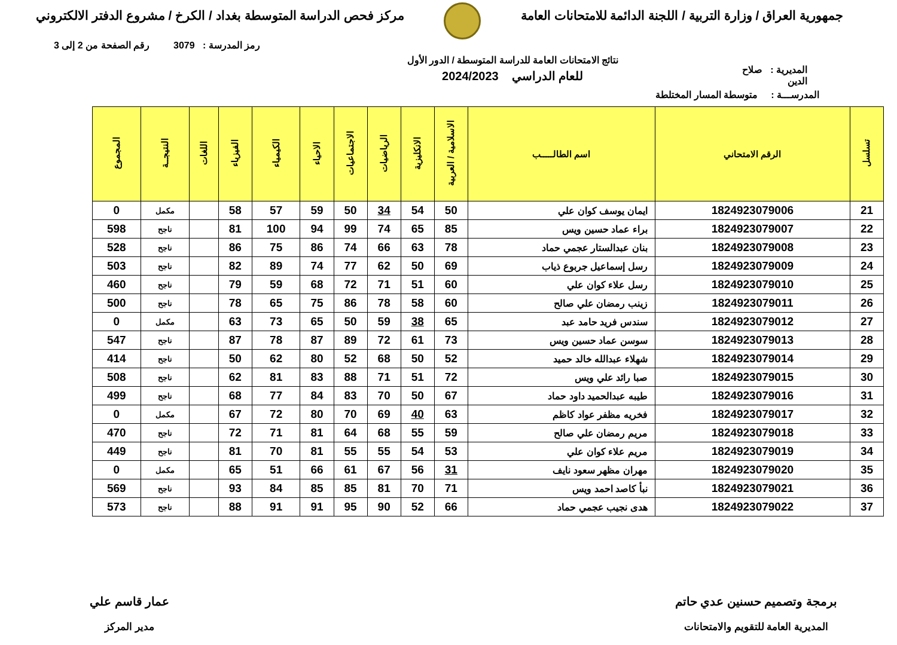جمهورية العراق / وزارة التربية / اللجنة الدائمة للامتحانات العامة
مركز فحص الدراسة المتوسطة بغداد / الكرخ / مشروع الدفتر الالكتروني
رمز المدرسة : 3079 رقم الصفحة من 2 إلى 3
المديرية : صلاح الدين
نتائج الامتحانات العامة للدراسة المتوسطة / الدور الأول
للعام الدراسي 2024/2023
المدرســـة : متوسطة المسار المختلطة
| تسلسل | الرقم الامتحاني | اسم الطالـــــب | الاسلامية / العربية | الانكليزية | الرياضيات | الاجتماعيات | الاحياء | الكيمياء | الفيزياء | اللغات | النتيجــة | المجموع |
| --- | --- | --- | --- | --- | --- | --- | --- | --- | --- | --- | --- | --- |
| 21 | 1824923079006 | ايمان يوسف كوان علي | 50 | 54 | 34 | 50 | 59 | 57 | 58 | | مكمل | 0 |
| 22 | 1824923079007 | براء عماد حسين ويس | 85 | 65 | 74 | 99 | 94 | 100 | 81 | | ناجح | 598 |
| 23 | 1824923079008 | بنان عبدالستار عجمي حماد | 78 | 63 | 66 | 74 | 86 | 75 | 86 | | ناجح | 528 |
| 24 | 1824923079009 | رسل إسماعيل جربوع ذياب | 69 | 50 | 62 | 77 | 74 | 89 | 82 | | ناجح | 503 |
| 25 | 1824923079010 | رسل علاء كوان علي | 60 | 51 | 71 | 72 | 68 | 59 | 79 | | ناجح | 460 |
| 26 | 1824923079011 | زينب رمضان علي صالح | 60 | 58 | 78 | 86 | 75 | 65 | 78 | | ناجح | 500 |
| 27 | 1824923079012 | سندس فريد حامد عبد | 65 | 38 | 59 | 50 | 65 | 73 | 63 | | مكمل | 0 |
| 28 | 1824923079013 | سوسن عماد حسين ويس | 73 | 61 | 72 | 89 | 87 | 78 | 87 | | ناجح | 547 |
| 29 | 1824923079014 | شهلاء عبدالله خالد حميد | 52 | 50 | 68 | 52 | 80 | 62 | 50 | | ناجح | 414 |
| 30 | 1824923079015 | صبا رائد علي ويس | 72 | 51 | 71 | 88 | 83 | 81 | 62 | | ناجح | 508 |
| 31 | 1824923079016 | طيبه عبدالحميد داود حماد | 67 | 50 | 70 | 83 | 84 | 77 | 68 | | ناجح | 499 |
| 32 | 1824923079017 | فخريه مظفر عواد كاظم | 63 | 40 | 69 | 70 | 80 | 72 | 67 | | مكمل | 0 |
| 33 | 1824923079018 | مريم رمضان علي صالح | 59 | 55 | 68 | 64 | 81 | 71 | 72 | | ناجح | 470 |
| 34 | 1824923079019 | مريم علاء كوان علي | 53 | 54 | 55 | 55 | 81 | 70 | 81 | | ناجح | 449 |
| 35 | 1824923079020 | مهران مظهر سعود نايف | 31 | 56 | 67 | 61 | 66 | 51 | 65 | | مكمل | 0 |
| 36 | 1824923079021 | نبأ كاصد احمد ويس | 71 | 70 | 81 | 85 | 85 | 84 | 93 | | ناجح | 569 |
| 37 | 1824923079022 | هدى نجيب عجمي حماد | 66 | 52 | 90 | 95 | 91 | 91 | 88 | | ناجح | 573 |
برمجة وتصميم حسنين عدي حاتم
المديرية العامة للتقويم والامتحانات
عمار قاسم علي
مدير المركز